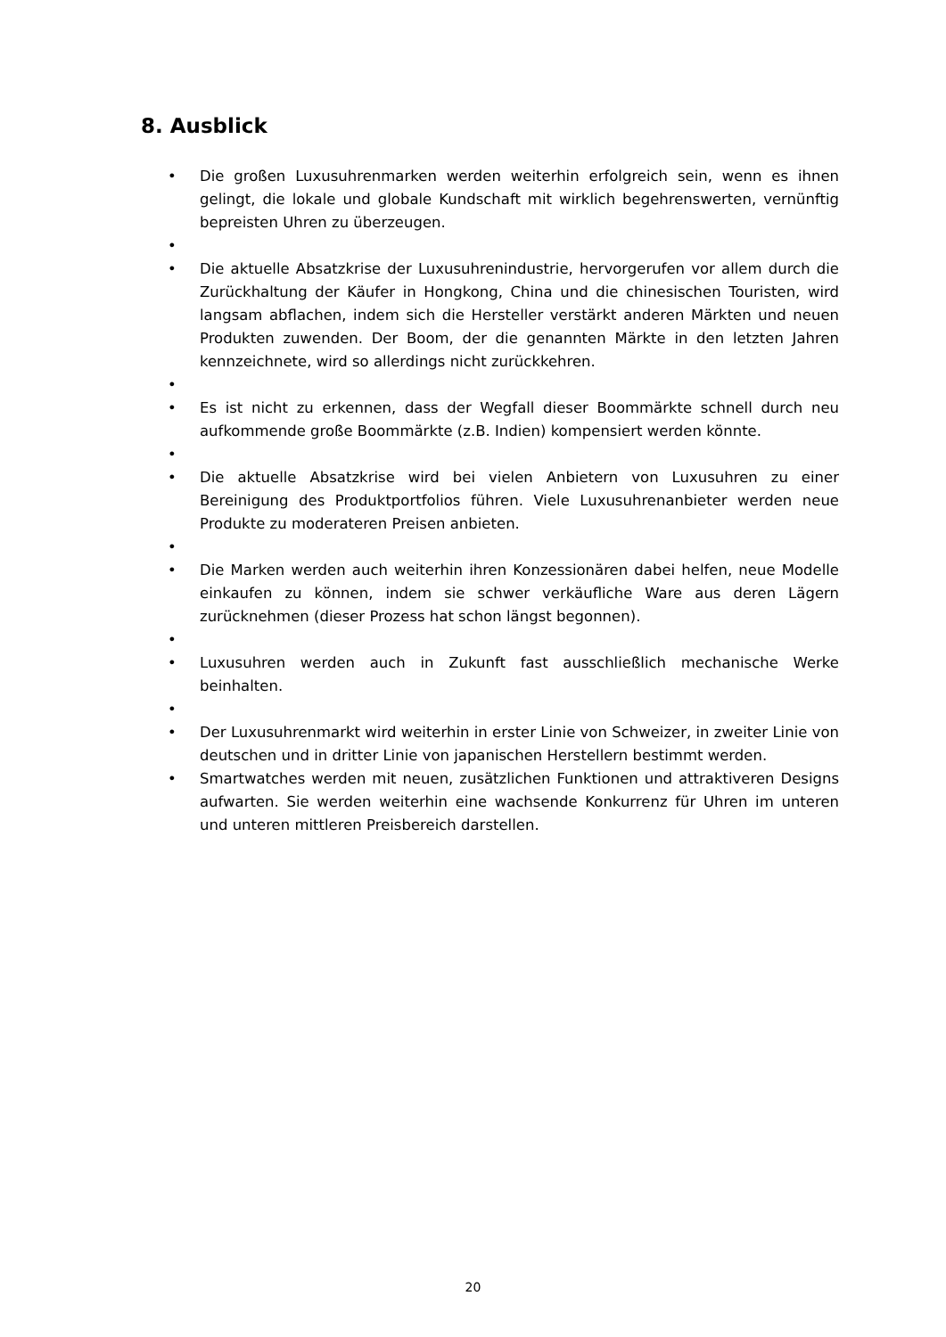8. Ausblick
• Die großen Luxusuhrenmarken werden weiterhin erfolgreich sein, wenn es ihnen gelingt, die lokale und globale Kundschaft mit wirklich begehrenswerten, vernünftig bepreisten Uhren zu überzeugen.
•
• Die aktuelle Absatzkrise der Luxusuhrenindustrie, hervorgerufen vor allem durch die Zurückhaltung der Käufer in Hongkong, China und die chinesischen Touristen, wird langsam abflachen, indem sich die Hersteller verstärkt anderen Märkten und neuen Produkten zuwenden. Der Boom, der die genannten Märkte in den letzten Jahren kennzeichnete, wird so allerdings nicht zurückkehren.
•
• Es ist nicht zu erkennen, dass der Wegfall dieser Boommärkte schnell durch neu aufkommende große Boommärkte (z.B. Indien) kompensiert werden könnte.
•
• Die aktuelle Absatzkrise wird bei vielen Anbietern von Luxusuhren zu einer Bereinigung des Produktportfolios führen. Viele Luxusuhrenanbieter werden neue Produkte zu moderateren Preisen anbieten.
•
• Die Marken werden auch weiterhin ihren Konzessionären dabei helfen, neue Modelle einkaufen zu können, indem sie schwer verkäufliche Ware aus deren Lägern zurücknehmen (dieser Prozess hat schon längst begonnen).
•
• Luxusuhren werden auch in Zukunft fast ausschließlich mechanische Werke beinhalten.
•
• Der Luxusuhrenmarkt wird weiterhin in erster Linie von Schweizer, in zweiter Linie von deutschen und in dritter Linie von japanischen Herstellern bestimmt werden.
• Smartwatches werden mit neuen, zusätzlichen Funktionen und attraktiveren Designs aufwarten. Sie werden weiterhin eine wachsende Konkurrenz für Uhren im unteren und unteren mittleren Preisbereich darstellen.
20